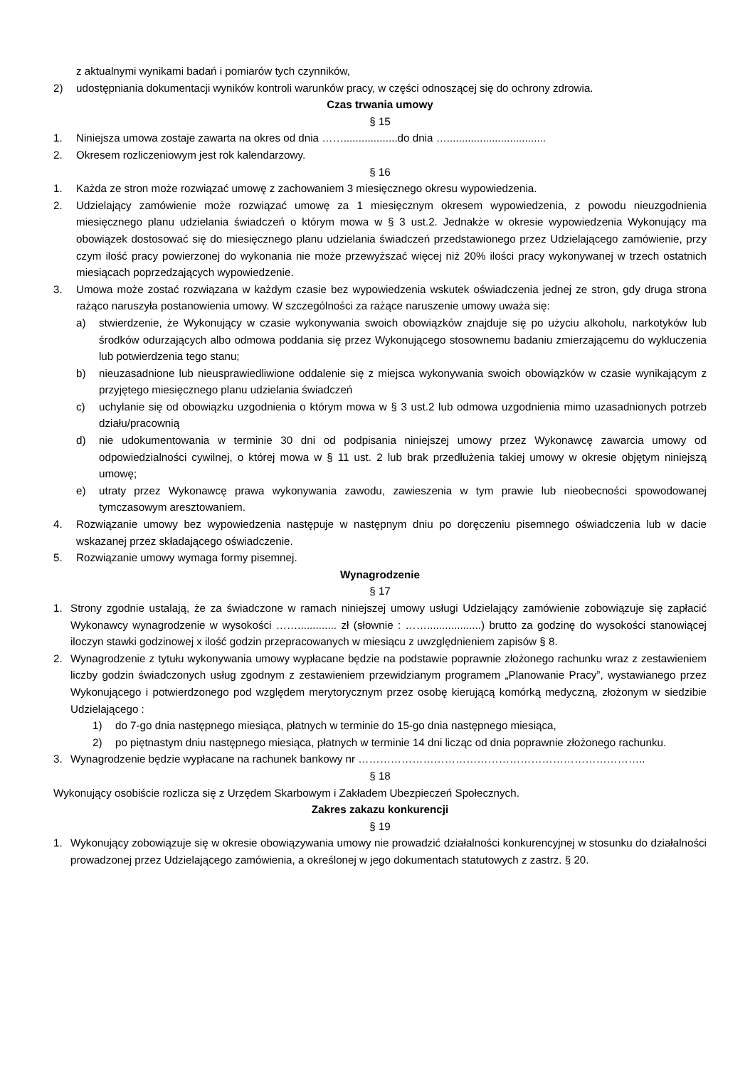z aktualnymi wynikami badań i pomiarów tych czynników,
2) udostępniania dokumentacji wyników kontroli warunków pracy, w części odnoszącej się do ochrony zdrowia.
Czas trwania umowy
§ 15
1. Niniejsza umowa zostaje zawarta na okres od dnia ……..................do dnia ….................................
2. Okresem rozliczeniowym jest rok kalendarzowy.
§ 16
1. Każda ze stron może rozwiązać umowę z zachowaniem 3 miesięcznego okresu wypowiedzenia.
2. Udzielający zamówienie może rozwiązać umowę za 1 miesięcznym okresem wypowiedzenia, z powodu nieuzgodnienia miesięcznego planu udzielania świadczeń o którym mowa w § 3 ust.2. Jednakże w okresie wypowiedzenia Wykonujący ma obowiązek dostosować się do miesięcznego planu udzielania świadczeń przedstawionego przez Udzielającego zamówienie, przy czym ilość pracy powierzonej do wykonania nie może przewyższać więcej niż 20% ilości pracy wykonywanej w trzech ostatnich miesiącach poprzedzających wypowiedzenie.
3. Umowa może zostać rozwiązana w każdym czasie bez wypowiedzenia wskutek oświadczenia jednej ze stron, gdy druga strona rażąco naruszyła postanowienia umowy. W szczególności za rażące naruszenie umowy uważa się:
a) stwierdzenie, że Wykonujący w czasie wykonywania swoich obowiązków znajduje się po użyciu alkoholu, narkotyków lub środków odurzających albo odmowa poddania się przez Wykonującego stosownemu badaniu zmierzającemu do wykluczenia lub potwierdzenia tego stanu;
b) nieuzasadnione lub nieusprawiedliwione oddalenie się z miejsca wykonywania swoich obowiązków w czasie wynikającym z przyjętego miesięcznego planu udzielania świadczeń
c) uchylanie się od obowiązku uzgodnienia o którym mowa w § 3 ust.2 lub odmowa uzgodnienia mimo uzasadnionych potrzeb działu/pracownią
d) nie udokumentowania w terminie 30 dni od podpisania niniejszej umowy przez Wykonawcę zawarcia umowy od odpowiedzialności cywilnej, o której mowa w § 11 ust. 2 lub brak przedłużenia takiej umowy w okresie objętym niniejszą umowę;
e) utraty przez Wykonawcę prawa wykonywania zawodu, zawieszenia w tym prawie lub nieobecności spowodowanej tymczasowym aresztowaniem.
4. Rozwiązanie umowy bez wypowiedzenia następuje w następnym dniu po doręczeniu pisemnego oświadczenia lub w dacie wskazanej przez składającego oświadczenie.
5. Rozwiązanie umowy wymaga formy pisemnej.
Wynagrodzenie
§ 17
1. Strony zgodnie ustalają, że za świadczone w ramach niniejszej umowy usługi Udzielający zamówienie zobowiązuje się zapłacić Wykonawcy wynagrodzenie w wysokości ……............. zł (słownie : ……..................) brutto za godzinę do wysokości stanowiącej iloczyn stawki godzinowej x ilość godzin przepracowanych w miesiącu z uwzględnieniem zapisów § 8.
2. Wynagrodzenie z tytułu wykonywania umowy wypłacane będzie na podstawie poprawnie złożonego rachunku wraz z zestawieniem liczby godzin świadczonych usług zgodnym z zestawieniem przewidzianym programem „Planowanie Pracy”, wystawianego przez Wykonującego i potwierdzonego pod względem merytorycznym przez osobę kierującą komórką medyczną, złożonym w siedzibie Udzielającego :
1) do 7-go dnia następnego miesiąca, płatnych w terminie do 15-go dnia następnego miesiąca,
2) po piętnastym dniu następnego miesiąca, płatnych w terminie 14 dni licząc od dnia poprawnie złożonego rachunku.
3. Wynagrodzenie będzie wypłacane na rachunek bankowy nr ……………………………………………………………………..
§ 18
Wykonujący osobiście rozlicza się z Urzędem Skarbowym i Zakładem Ubezpieczeń Społecznych.
Zakres zakazu konkurencji
§ 19
1. Wykonujący zobowiązuje się w okresie obowiązywania umowy nie prowadzić działalności konkurencyjnej w stosunku do działalności prowadzonej przez Udzielającego zamówienia, a określonej w jego dokumentach statutowych z zastrz. § 20.